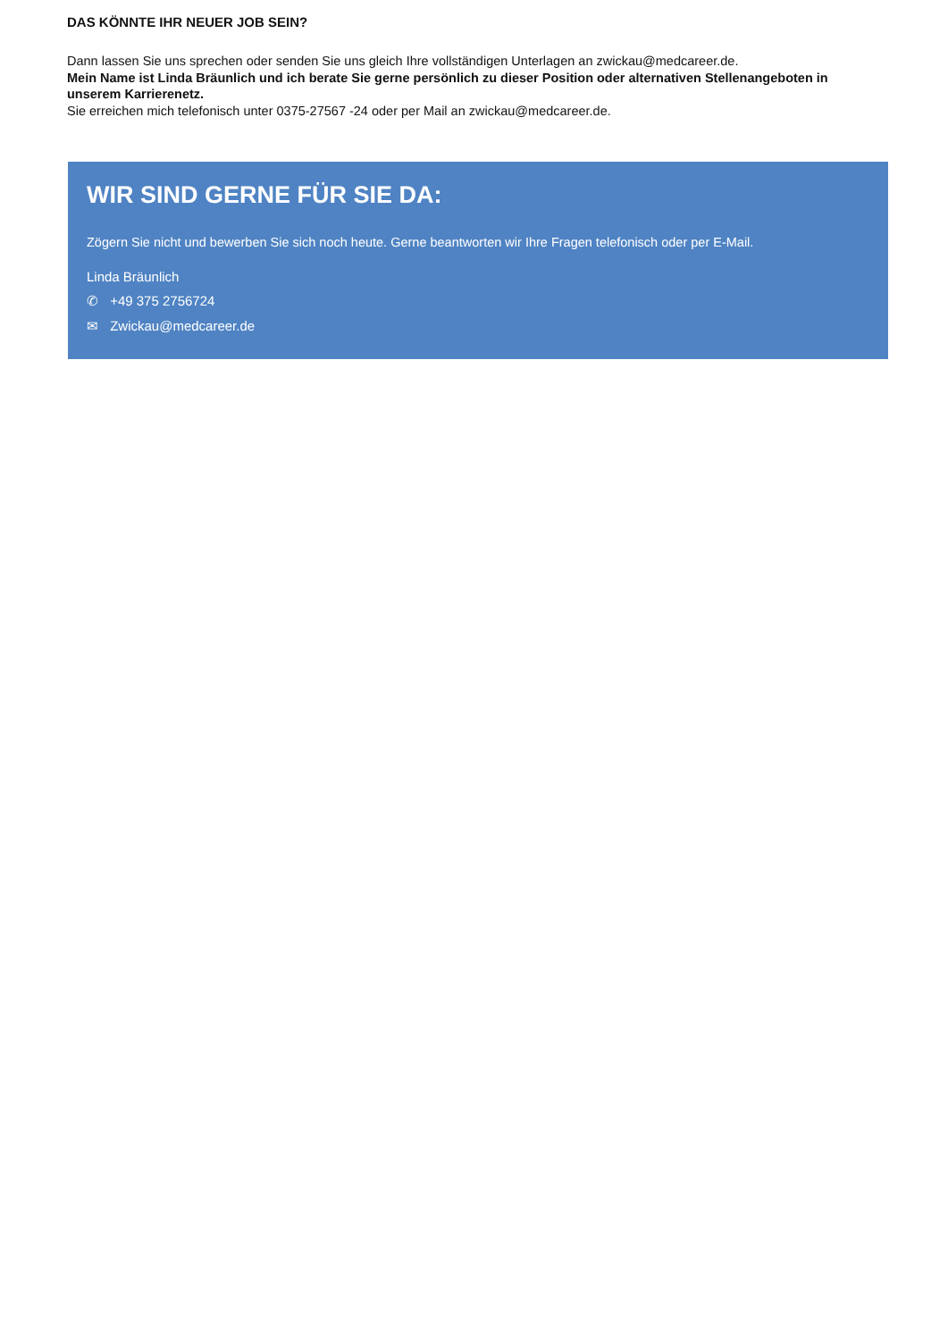DAS KÖNNTE IHR NEUER JOB SEIN?
Dann lassen Sie uns sprechen oder senden Sie uns gleich Ihre vollständigen Unterlagen an zwickau@medcareer.de.
Mein Name ist Linda Bräunlich und ich berate Sie gerne persönlich zu dieser Position oder alternativen Stellenangeboten in unserem Karrierenetz.
Sie erreichen mich telefonisch unter 0375-27567 -24 oder per Mail an zwickau@medcareer.de.
WIR SIND GERNE FÜR SIE DA:
Zögern Sie nicht und bewerben Sie sich noch heute. Gerne beantworten wir Ihre Fragen telefonisch oder per E-Mail.
Linda Bräunlich
✆ +49 375 2756724
✉ Zwickau@medcareer.de